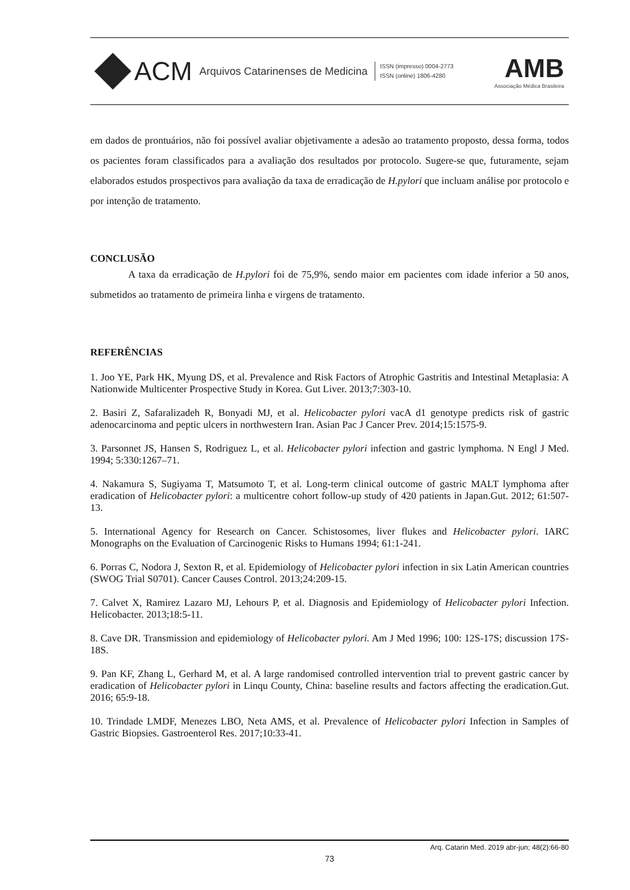ACM Arquivos Catarinenses de Medicina
ISSN (impresso) 0004-2773
ISSN (online) 1806-4280
AMB
Associação Médica Brasileira
em dados de prontuários, não foi possível avaliar objetivamente a adesão ao tratamento proposto, dessa forma, todos os pacientes foram classificados para a avaliação dos resultados por protocolo. Sugere-se que, futuramente, sejam elaborados estudos prospectivos para avaliação da taxa de erradicação de H.pylori que incluam análise por protocolo e por intenção de tratamento.
CONCLUSÃO
A taxa da erradicação de H.pylori foi de 75,9%, sendo maior em pacientes com idade inferior a 50 anos, submetidos ao tratamento de primeira linha e virgens de tratamento.
REFERÊNCIAS
1. Joo YE, Park HK, Myung DS, et al. Prevalence and Risk Factors of Atrophic Gastritis and Intestinal Metaplasia: A Nationwide Multicenter Prospective Study in Korea. Gut Liver. 2013;7:303-10.
2. Basiri Z, Safaralizadeh R, Bonyadi MJ, et al. Helicobacter pylori vacA d1 genotype predicts risk of gastric adenocarcinoma and peptic ulcers in northwestern Iran. Asian Pac J Cancer Prev. 2014;15:1575-9.
3. Parsonnet JS, Hansen S, Rodriguez L, et al. Helicobacter pylori infection and gastric lymphoma. N Engl J Med. 1994; 5:330:1267–71.
4. Nakamura S, Sugiyama T, Matsumoto T, et al. Long-term clinical outcome of gastric MALT lymphoma after eradication of Helicobacter pylori: a multicentre cohort follow-up study of 420 patients in Japan.Gut. 2012; 61:507-13.
5. International Agency for Research on Cancer. Schistosomes, liver flukes and Helicobacter pylori. IARC Monographs on the Evaluation of Carcinogenic Risks to Humans 1994; 61:1-241.
6. Porras C, Nodora J, Sexton R, et al. Epidemiology of Helicobacter pylori infection in six Latin American countries (SWOG Trial S0701). Cancer Causes Control. 2013;24:209-15.
7. Calvet X, Ramirez Lazaro MJ, Lehours P, et al. Diagnosis and Epidemiology of Helicobacter pylori Infection. Helicobacter. 2013;18:5-11.
8. Cave DR. Transmission and epidemiology of Helicobacter pylori. Am J Med 1996; 100: 12S-17S; discussion 17S-18S.
9. Pan KF, Zhang L, Gerhard M, et al. A large randomised controlled intervention trial to prevent gastric cancer by eradication of Helicobacter pylori in Linqu County, China: baseline results and factors affecting the eradication.Gut. 2016; 65:9-18.
10. Trindade LMDF, Menezes LBO, Neta AMS, et al. Prevalence of Helicobacter pylori Infection in Samples of Gastric Biopsies. Gastroenterol Res. 2017;10:33-41.
Arq. Catarin Med. 2019 abr-jun; 48(2):66-80
73